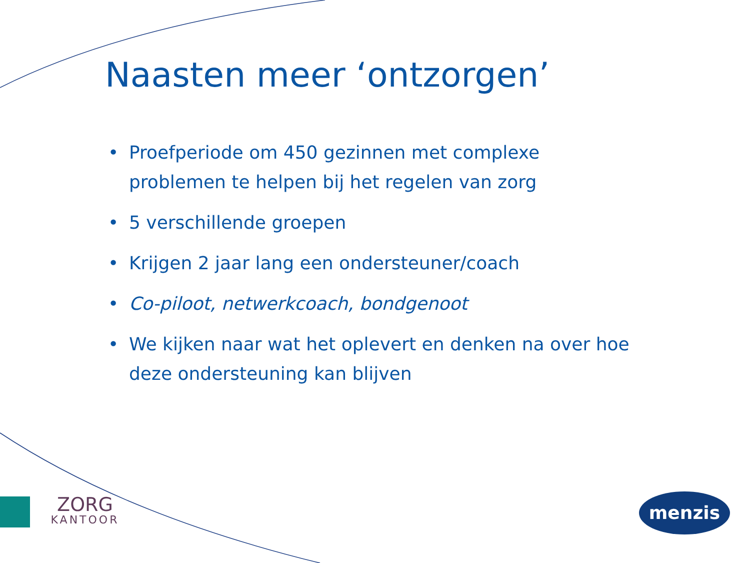Naasten meer ‘ontzorgen’
• Proefperiode om 450 gezinnen met complexe problemen te helpen bij het regelen van zorg
• 5 verschillende groepen
• Krijgen 2 jaar lang een ondersteuner/coach
• Co-piloot, netwerkcoach, bondgenoot
• We kijken naar wat het oplevert en denken na over hoe deze ondersteuning kan blijven
ZORG
KANTOOR
menzis